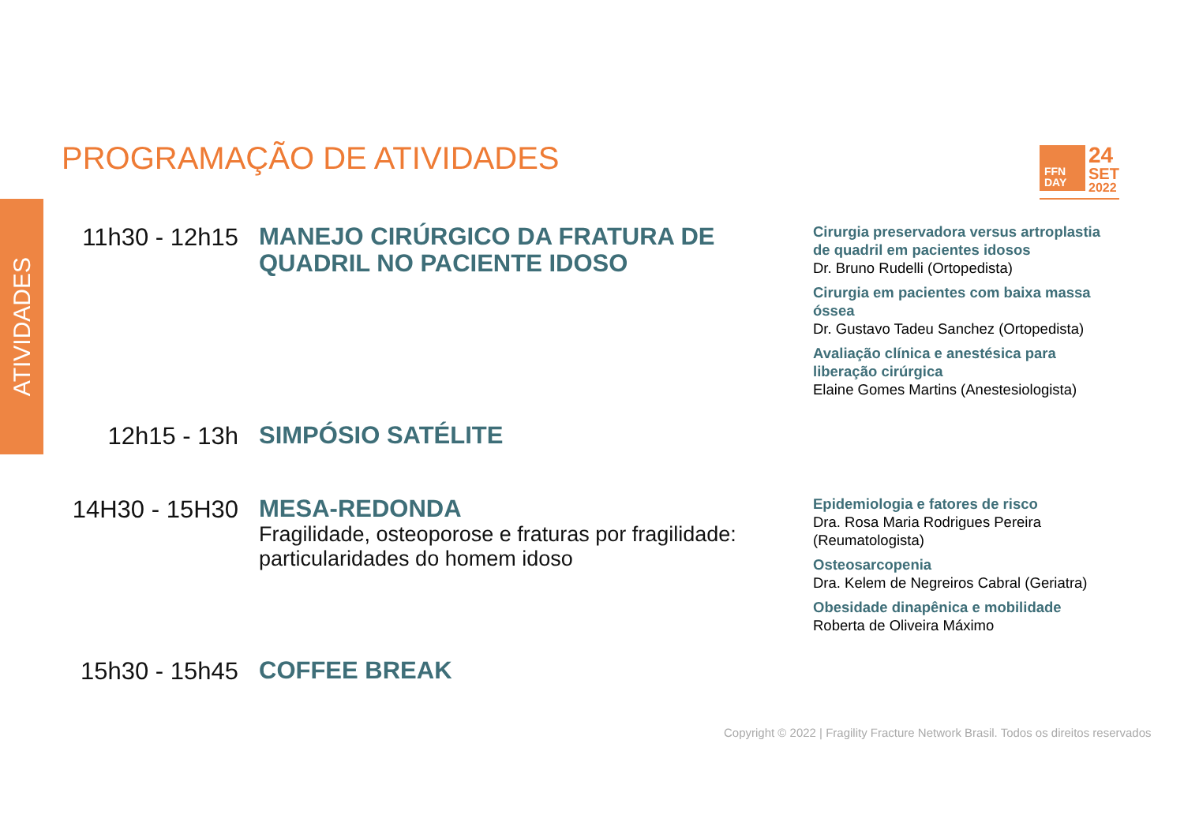PROGRAMAÇÃO DE ATIVIDADES
FFN
DAY
24
SET
2022
ATIVIDADES
11h30 - 12h15
MANEJO CIRÚRGICO DA FRATURA DE QUADRIL NO PACIENTE IDOSO
Cirurgia preservadora versus artroplastia de quadril em pacientes idosos
Dr. Bruno Rudelli (Ortopedista)
Cirurgia em pacientes com baixa massa óssea
Dr. Gustavo Tadeu Sanchez (Ortopedista)
Avaliação clínica e anestésica para liberação cirúrgica
Elaine Gomes Martins (Anestesiologista)
12h15 - 13h
SIMPÓSIO SATÉLITE
14H30 - 15H30
MESA-REDONDA
Fragilidade, osteoporose e fraturas por fragilidade: particularidades do homem idoso
Epidemiologia e fatores de risco
Dra. Rosa Maria Rodrigues Pereira (Reumatologista)
Osteosarcopenia
Dra. Kelem de Negreiros Cabral (Geriatra)
Obesidade dinapênica e mobilidade
Roberta de Oliveira Máximo
15h30 - 15h45
COFFEE BREAK
Copyright © 2022 | Fragility Fracture Network Brasil. Todos os direitos reservados